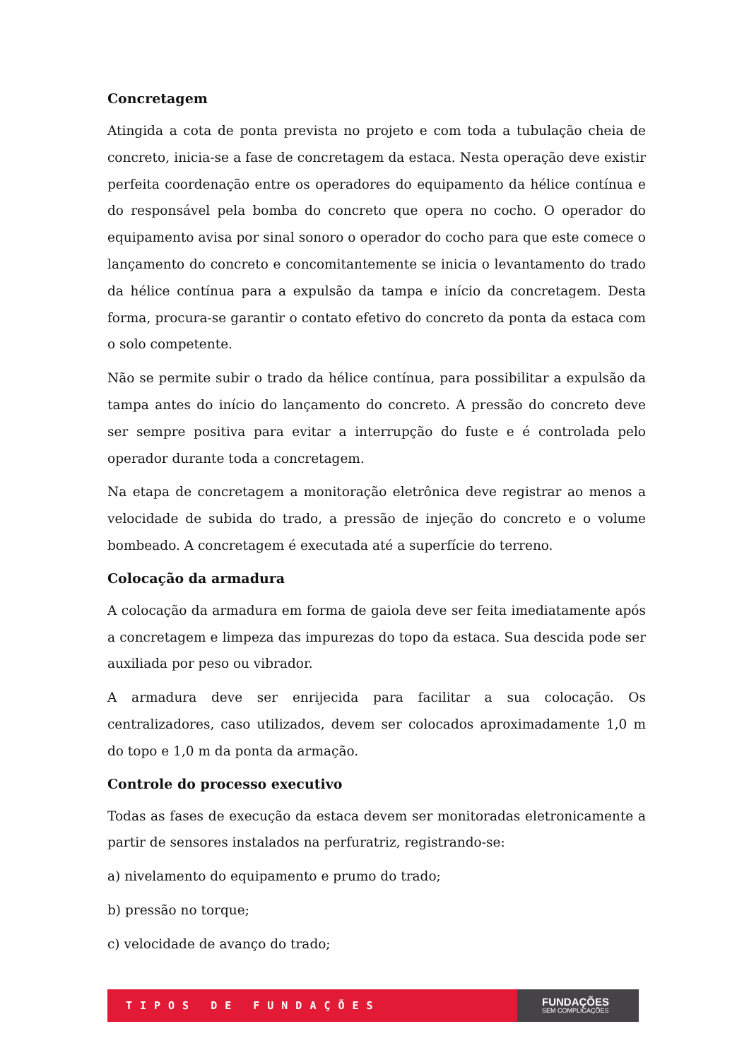Concretagem
Atingida a cota de ponta prevista no projeto e com toda a tubulação cheia de concreto, inicia-se a fase de concretagem da estaca. Nesta operação deve existir perfeita coordenação entre os operadores do equipamento da hélice contínua e do responsável pela bomba do concreto que opera no cocho. O operador do equipamento avisa por sinal sonoro o operador do cocho para que este comece o lançamento do concreto e concomitantemente se inicia o levantamento do trado da hélice contínua para a expulsão da tampa e início da concretagem. Desta forma, procura-se garantir o contato efetivo do concreto da ponta da estaca com o solo competente.
Não se permite subir o trado da hélice contínua, para possibilitar a expulsão da tampa antes do início do lançamento do concreto. A pressão do concreto deve ser sempre positiva para evitar a interrupção do fuste e é controlada pelo operador durante toda a concretagem.
Na etapa de concretagem a monitoração eletrônica deve registrar ao menos a velocidade de subida do trado, a pressão de injeção do concreto e o volume bombeado. A concretagem é executada até a superfície do terreno.
Colocação da armadura
A colocação da armadura em forma de gaiola deve ser feita imediatamente após a concretagem e limpeza das impurezas do topo da estaca. Sua descida pode ser auxiliada por peso ou vibrador.
A armadura deve ser enrijecida para facilitar a sua colocação. Os centralizadores, caso utilizados, devem ser colocados aproximadamente 1,0 m do topo e 1,0 m da ponta da armação.
Controle do processo executivo
Todas as fases de execução da estaca devem ser monitoradas eletronicamente a partir de sensores instalados na perfuratriz, registrando-se:
a) nivelamento do equipamento e prumo do trado;
b) pressão no torque;
c) velocidade de avanço do trado;
TIPOS DE FUNDAÇÕES
FUNDAÇÕES
SEM COMPLICAÇÕES